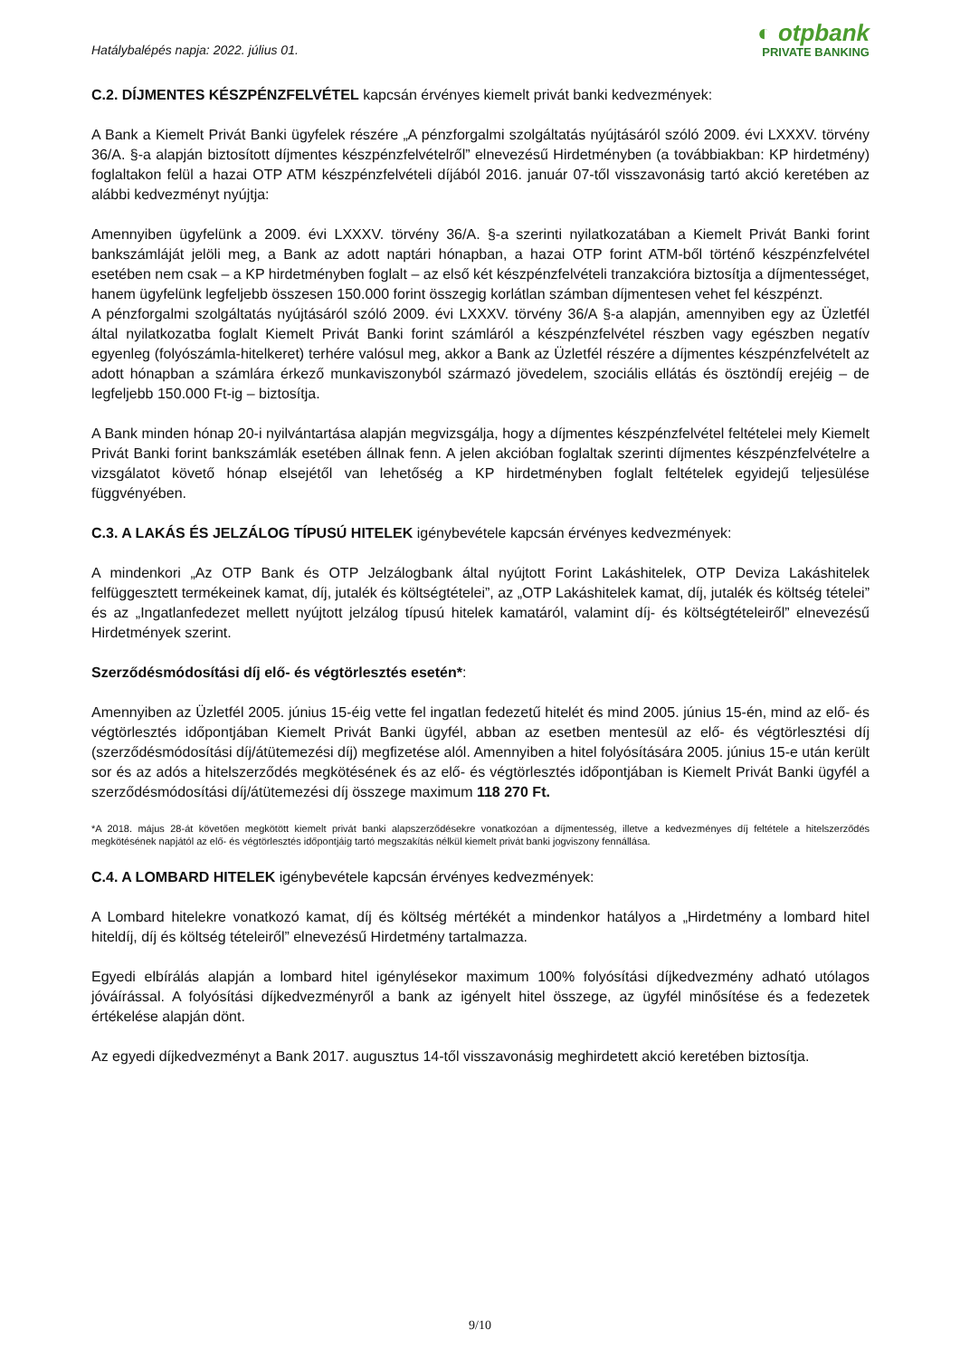Hatálybalépés napja: 2022. július 01.
◐ otpbank
PRIVATE BANKING
C.2. DÍJMENTES KÉSZPÉNZFELVÉTEL kapcsán érvényes kiemelt privát banki kedvezmények:
A Bank a Kiemelt Privát Banki ügyfelek részére „A pénzforgalmi szolgáltatás nyújtásáról szóló 2009. évi LXXXV. törvény 36/A. §-a alapján biztosított díjmentes készpénzfelvételről” elnevezésű Hirdetményben (a továbbiakban: KP hirdetmény) foglaltakon felül a hazai OTP ATM készpénzfelvételi díjából 2016. január 07-től visszavonásig tartó akció keretében az alábbi kedvezményt nyújtja:
Amennyiben ügyfelünk a 2009. évi LXXXV. törvény 36/A. §-a szerinti nyilatkozatában a Kiemelt Privát Banki forint bankszámláját jelöli meg, a Bank az adott naptári hónapban, a hazai OTP forint ATM-ből történő készpénzfelvétel esetében nem csak – a KP hirdetményben foglalt – az első két készpénzfelvételi tranzakcióra biztosítja a díjmentességet, hanem ügyfelünk legfeljebb összesen 150.000 forint összegig korlátlan számban díjmentesen vehet fel készpénzt.
A pénzforgalmi szolgáltatás nyújtásáról szóló 2009. évi LXXXV. törvény 36/A §-a alapján, amennyiben egy az Üzletfél által nyilatkozatba foglalt Kiemelt Privát Banki forint számláról a készpénzfelvétel részben vagy egészben negatív egyenleg (folyószámla-hitelkeret) terhére valósul meg, akkor a Bank az Üzletfél részére a díjmentes készpénzfelvételt az adott hónapban a számlára érkező munkaviszonyból származó jövedelem, szociális ellátás és ösztöndíj erejéig – de legfeljebb 150.000 Ft-ig – biztosítja.
A Bank minden hónap 20-i nyilvántartása alapján megvizsgálja, hogy a díjmentes készpénzfelvétel feltételei mely Kiemelt Privát Banki forint bankszámlák esetében állnak fenn. A jelen akcióban foglaltak szerinti díjmentes készpénzfelvételre a vizsgálatot követő hónap elsejétől van lehetőség a KP hirdetményben foglalt feltételek egyidejű teljesülése függvényében.
C.3. A LAKÁS ÉS JELZÁLOG TÍPUSÚ HITELEK igénybevétele kapcsán érvényes kedvezmények:
A mindenkori „Az OTP Bank és OTP Jelzálogbank által nyújtott Forint Lakáshitelek, OTP Deviza Lakáshitelek felfüggesztett termékeinek kamat, díj, jutalék és költségtételei”, az „OTP Lakáshitelek kamat, díj, jutalék és költség tételei” és az „Ingatlanfedezet mellett nyújtott jelzálog típusú hitelek kamatáról, valamint díj- és költségtételeiről” elnevezésű Hirdetmények szerint.
Szerződésmódosítási díj elő- és végtörlesztés esetén*:
Amennyiben az Üzletfél 2005. június 15-éig vette fel ingatlan fedezetű hitelét és mind 2005. június 15-én, mind az elő- és végtörlesztés időpontjában Kiemelt Privát Banki ügyfél, abban az esetben mentesül az elő- és végtörlesztési díj (szerződésmódosítási díj/átütemezési díj) megfizetése alól. Amennyiben a hitel folyósítására 2005. június 15-e után került sor és az adós a hitelszerződés megkötésének és az elő- és végtörlesztés időpontjában is Kiemelt Privát Banki ügyfél a szerződésmódosítási díj/átütemezési díj összege maximum 118 270 Ft.
*A 2018. május 28-át követően megkötött kiemelt privát banki alapszerződésekre vonatkozóan a díjmentesség, illetve a kedvezményes díj feltétele a hitelszerződés megkötésének napjától az elő- és végtörlesztés időpontjáig tartó megszakítás nélkül kiemelt privát banki jogviszony fennállása.
C.4. A LOMBARD HITELEK igénybevétele kapcsán érvényes kedvezmények:
A Lombard hitelekre vonatkozó kamat, díj és költség mértékét a mindenkor hatályos a „Hirdetmény a lombard hitel hiteldíj, díj és költség tételeiről” elnevezésű Hirdetmény tartalmazza.
Egyedi elbírálás alapján a lombard hitel igénylésekor maximum 100% folyósítási díjkedvezmény adható utólagos jóváírással. A folyósítási díjkedvezményről a bank az igényelt hitel összege, az ügyfél minősítése és a fedezetek értékelése alapján dönt.
Az egyedi díjkedvezményt a Bank 2017. augusztus 14-től visszavonásig meghirdetett akció keretében biztosítja.
9/10